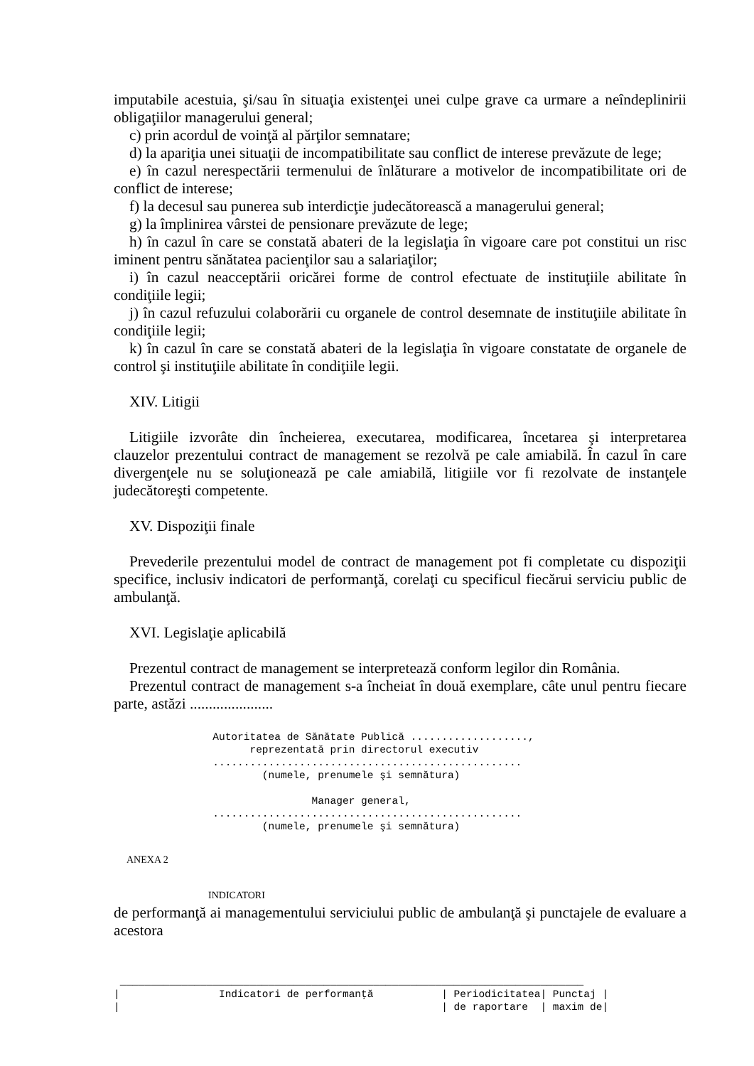imputabile acestuia, şi/sau în situaţia existenţei unei culpe grave ca urmare a neîndeplinirii obligaţiilor managerului general;
c) prin acordul de voinţă al părţilor semnatare;
d) la apariţia unei situaţii de incompatibilitate sau conflict de interese prevăzute de lege;
e) în cazul nerespectării termenului de înlăturare a motivelor de incompatibilitate ori de conflict de interese;
f) la decesul sau punerea sub interdicţie judecătorească a managerului general;
g) la împlinirea vârstei de pensionare prevăzute de lege;
h) în cazul în care se constată abateri de la legislaţia în vigoare care pot constitui un risc iminent pentru sănătatea pacienţilor sau a salariaţilor;
i) în cazul neacceptării oricărei forme de control efectuate de instituţiile abilitate în condiţiile legii;
j) în cazul refuzului colaborării cu organele de control desemnate de instituţiile abilitate în condiţiile legii;
k) în cazul în care se constată abateri de la legislaţia în vigoare constatate de organele de control şi instituţiile abilitate în condiţiile legii.
XIV. Litigii
Litigiile izvorâte din încheierea, executarea, modificarea, încetarea şi interpretarea clauzelor prezentului contract de management se rezolvă pe cale amiabilă. În cazul în care divergenţele nu se soluţionează pe cale amiabilă, litigiile vor fi rezolvate de instanţele judecătoreşti competente.
XV. Dispoziţii finale
Prevederile prezentului model de contract de management pot fi completate cu dispoziţii specifice, inclusiv indicatori de performanţă, corelaţi cu specificul fiecărui serviciu public de ambulanţă.
XVI. Legislaţie aplicabilă
Prezentul contract de management se interpretează conform legilor din România.
Prezentul contract de management s-a încheiat în două exemplare, câte unul pentru fiecare parte, astăzi ......................
                Autoritatea de Sănătate Publică ...................,
                      reprezentată prin directorul executiv
                ..................................................
                        (numele, prenumele şi semnătura)

                                Manager general,
                ..................................................
                        (numele, prenumele şi semnătura)
ANEXA 2
INDICATORI
de performanţă ai managementului serviciului public de ambulanţă şi punctajele de evaluare a acestora
 ___________________________________________________________________________
|                Indicatori de performanţă           | Periodicitatea| Punctaj |
|                                                    | de raportare  | maxim de|